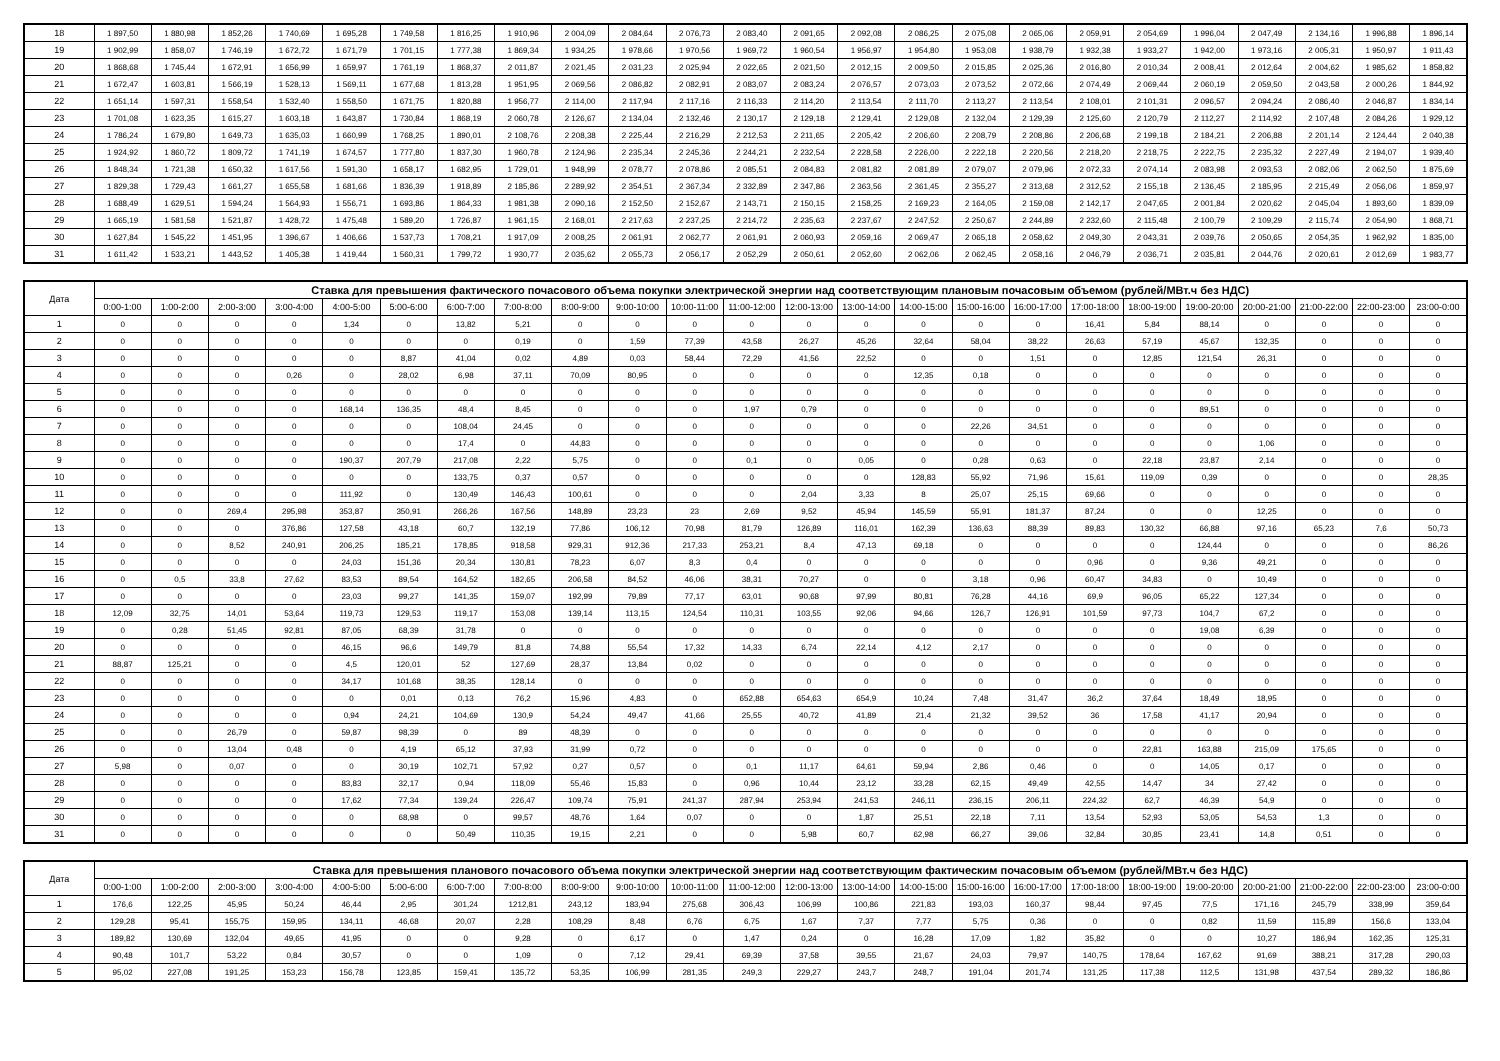| 18 | 1 897,50 | 1 880,98 | 1 852,26 | 1 740,69 | 1 695,28 | 1 749,58 | 1 816,25 | 1 910,96 | 2 004,09 | 2 084,64 | 2 076,73 | 2 083,40 | 2 091,65 | 2 092,08 | 2 086,25 | 2 075,08 | 2 065,06 | 2 059,91 | 2 054,69 | 1 996,04 | 2 047,49 | 2 134,16 | 1 996,88 | 1 896,14 |
| 19 | 1 902,99 | 1 858,07 | 1 746,19 | 1 672,72 | 1 671,79 | 1 701,15 | 1 777,38 | 1 869,34 | 1 934,25 | 1 978,66 | 1 970,56 | 1 969,72 | 1 960,54 | 1 956,97 | 1 954,80 | 1 953,08 | 1 938,79 | 1 932,38 | 1 933,27 | 1 942,00 | 1 973,16 | 2 005,31 | 1 950,97 | 1 911,43 |
| 20 | 1 868,68 | 1 745,44 | 1 672,91 | 1 656,99 | 1 659,97 | 1 761,19 | 1 868,37 | 2 011,87 | 2 021,45 | 2 031,23 | 2 025,94 | 2 022,65 | 2 021,50 | 2 012,15 | 2 009,50 | 2 015,85 | 2 025,36 | 2 016,80 | 2 010,34 | 2 008,41 | 2 012,64 | 2 004,62 | 1 985,62 | 1 858,82 |
| 21 | 1 672,47 | 1 603,81 | 1 566,19 | 1 528,13 | 1 569,11 | 1 677,68 | 1 813,28 | 1 951,95 | 2 069,56 | 2 086,82 | 2 082,91 | 2 083,07 | 2 083,24 | 2 076,57 | 2 073,03 | 2 073,52 | 2 072,66 | 2 074,49 | 2 069,44 | 2 060,19 | 2 059,50 | 2 043,58 | 2 000,26 | 1 844,92 |
| 22 | 1 651,14 | 1 597,31 | 1 558,54 | 1 532,40 | 1 558,50 | 1 671,75 | 1 820,88 | 1 956,77 | 2 114,00 | 2 117,94 | 2 117,16 | 2 116,33 | 2 114,20 | 2 113,54 | 2 111,70 | 2 113,27 | 2 113,54 | 2 108,01 | 2 101,31 | 2 096,57 | 2 094,24 | 2 086,40 | 2 046,87 | 1 834,14 |
| 23 | 1 701,08 | 1 623,35 | 1 615,27 | 1 603,18 | 1 643,87 | 1 730,84 | 1 868,19 | 2 060,78 | 2 126,67 | 2 134,04 | 2 132,46 | 2 130,17 | 2 129,18 | 2 129,41 | 2 129,08 | 2 132,04 | 2 129,39 | 2 125,60 | 2 120,79 | 2 112,27 | 2 114,92 | 2 107,48 | 2 084,26 | 1 929,12 |
| 24 | 1 786,24 | 1 679,80 | 1 649,73 | 1 635,03 | 1 660,99 | 1 768,25 | 1 890,01 | 2 108,76 | 2 208,38 | 2 225,44 | 2 216,29 | 2 212,53 | 2 211,65 | 2 205,42 | 2 206,60 | 2 208,79 | 2 208,86 | 2 206,68 | 2 199,18 | 2 184,21 | 2 206,88 | 2 201,14 | 2 124,44 | 2 040,38 |
| 25 | 1 924,92 | 1 860,72 | 1 809,72 | 1 741,19 | 1 674,57 | 1 777,80 | 1 837,30 | 1 960,78 | 2 124,96 | 2 235,34 | 2 245,36 | 2 244,21 | 2 232,54 | 2 228,58 | 2 226,00 | 2 222,18 | 2 220,56 | 2 218,20 | 2 218,75 | 2 222,75 | 2 235,32 | 2 227,49 | 2 194,07 | 1 939,40 |
| 26 | 1 848,34 | 1 721,38 | 1 650,32 | 1 617,56 | 1 591,30 | 1 658,17 | 1 682,95 | 1 729,01 | 1 948,99 | 2 078,77 | 2 078,86 | 2 085,51 | 2 084,83 | 2 081,82 | 2 081,89 | 2 079,07 | 2 079,96 | 2 072,33 | 2 074,14 | 2 083,98 | 2 093,53 | 2 082,06 | 2 062,50 | 1 875,69 |
| 27 | 1 829,38 | 1 729,43 | 1 661,27 | 1 655,58 | 1 681,66 | 1 836,39 | 1 918,89 | 2 185,86 | 2 289,92 | 2 354,51 | 2 367,34 | 2 332,89 | 2 347,86 | 2 363,56 | 2 361,45 | 2 355,27 | 2 313,68 | 2 312,52 | 2 155,18 | 2 136,45 | 2 185,95 | 2 215,49 | 2 056,06 | 1 859,97 |
| 28 | 1 688,49 | 1 629,51 | 1 594,24 | 1 564,93 | 1 556,71 | 1 693,86 | 1 864,33 | 1 981,38 | 2 090,16 | 2 152,50 | 2 152,67 | 2 143,71 | 2 150,15 | 2 158,25 | 2 169,23 | 2 164,05 | 2 159,08 | 2 142,17 | 2 047,65 | 2 001,84 | 2 020,62 | 2 045,04 | 1 893,60 | 1 839,09 |
| 29 | 1 665,19 | 1 581,58 | 1 521,87 | 1 428,72 | 1 475,48 | 1 589,20 | 1 726,87 | 1 961,15 | 2 168,01 | 2 217,63 | 2 237,25 | 2 214,72 | 2 235,63 | 2 237,67 | 2 247,52 | 2 250,67 | 2 244,89 | 2 232,60 | 2 115,48 | 2 100,79 | 2 109,29 | 2 115,74 | 2 054,90 | 1 868,71 |
| 30 | 1 627,84 | 1 545,22 | 1 451,95 | 1 396,67 | 1 406,66 | 1 537,73 | 1 708,21 | 1 917,09 | 2 008,25 | 2 061,91 | 2 062,77 | 2 061,91 | 2 060,93 | 2 059,16 | 2 069,47 | 2 065,18 | 2 058,62 | 2 049,30 | 2 043,31 | 2 039,76 | 2 050,65 | 2 054,35 | 1 962,92 | 1 835,00 |
| 31 | 1 611,42 | 1 533,21 | 1 443,52 | 1 405,38 | 1 419,44 | 1 560,31 | 1 799,72 | 1 930,77 | 2 035,62 | 2 055,73 | 2 056,17 | 2 052,29 | 2 050,61 | 2 052,60 | 2 062,06 | 2 062,45 | 2 058,16 | 2 046,79 | 2 036,71 | 2 035,81 | 2 044,76 | 2 020,61 | 2 012,69 | 1 983,77 |
| Дата | Ставка для превышения фактического почасового объема покупки электрической энергии над соответствующим плановым почасовым объемом (рублей/МВт.ч без НДС) | | | | | | | | | | | | | | | | | | | | | | | |
| --- | --- | --- | --- | --- | --- | --- | --- | --- | --- | --- | --- | --- | --- | --- | --- | --- | --- | --- | --- | --- | --- | --- | --- | --- |
| | 0:00-1:00 | 1:00-2:00 | 2:00-3:00 | 3:00-4:00 | 4:00-5:00 | 5:00-6:00 | 6:00-7:00 | 7:00-8:00 | 8:00-9:00 | 9:00-10:00 | 10:00-11:00 | 11:00-12:00 | 12:00-13:00 | 13:00-14:00 | 14:00-15:00 | 15:00-16:00 | 16:00-17:00 | 17:00-18:00 | 18:00-19:00 | 19:00-20:00 | 20:00-21:00 | 21:00-22:00 | 22:00-23:00 | 23:00-0:00 |
| 1 | 0 | 0 | 0 | 0 | 1,34 | 0 | 13,82 | 5,21 | 0 | 0 | 0 | 0 | 0 | 0 | 0 | 0 | 0 | 16,41 | 5,84 | 88,14 | 0 | 0 | 0 | 0 |
| 2 | 0 | 0 | 0 | 0 | 0 | 0 | 0 | 0,19 | 0 | 1,59 | 77,39 | 43,58 | 26,27 | 45,26 | 32,64 | 58,04 | 38,22 | 26,63 | 57,19 | 45,67 | 132,35 | 0 | 0 | 0 |
| 3 | 0 | 0 | 0 | 0 | 0 | 8,87 | 41,04 | 0,02 | 4,89 | 0,03 | 58,44 | 72,29 | 41,56 | 22,52 | 0 | 0 | 1,51 | 0 | 12,85 | 121,54 | 26,31 | 0 | 0 | 0 |
| 4 | 0 | 0 | 0 | 0,26 | 0 | 28,02 | 6,98 | 37,11 | 70,09 | 80,95 | 0 | 0 | 0 | 0 | 12,35 | 0,18 | 0 | 0 | 0 | 0 | 0 | 0 | 0 | 0 |
| 5 | 0 | 0 | 0 | 0 | 0 | 0 | 0 | 0 | 0 | 0 | 0 | 0 | 0 | 0 | 0 | 0 | 0 | 0 | 0 | 0 | 0 | 0 | 0 | 0 |
| 6 | 0 | 0 | 0 | 0 | 168,14 | 136,35 | 48,4 | 8,45 | 0 | 0 | 0 | 1,97 | 0,79 | 0 | 0 | 0 | 0 | 0 | 0 | 89,51 | 0 | 0 | 0 | 0 |
| 7 | 0 | 0 | 0 | 0 | 0 | 0 | 108,04 | 24,45 | 0 | 0 | 0 | 0 | 0 | 0 | 0 | 22,26 | 34,51 | 0 | 0 | 0 | 0 | 0 | 0 | 0 |
| 8 | 0 | 0 | 0 | 0 | 0 | 0 | 17,4 | 0 | 44,83 | 0 | 0 | 0 | 0 | 0 | 0 | 0 | 0 | 0 | 0 | 0 | 1,06 | 0 | 0 | 0 |
| 9 | 0 | 0 | 0 | 0 | 190,37 | 207,79 | 217,08 | 2,22 | 5,75 | 0 | 0 | 0,1 | 0 | 0,05 | 0 | 0,28 | 0,63 | 0 | 22,18 | 23,87 | 2,14 | 0 | 0 | 0 |
| 10 | 0 | 0 | 0 | 0 | 0 | 0 | 133,75 | 0,37 | 0,57 | 0 | 0 | 0 | 0 | 0 | 128,83 | 55,92 | 71,96 | 15,61 | 119,09 | 0,39 | 0 | 0 | 0 | 28,35 |
| 11 | 0 | 0 | 0 | 0 | 111,92 | 0 | 130,49 | 146,43 | 100,61 | 0 | 0 | 0 | 2,04 | 3,33 | 8 | 25,07 | 25,15 | 69,66 | 0 | 0 | 0 | 0 | 0 | 0 |
| 12 | 0 | 0 | 269,4 | 295,98 | 353,87 | 350,91 | 266,26 | 167,56 | 148,89 | 23,23 | 23 | 2,69 | 9,52 | 45,94 | 145,59 | 55,91 | 181,37 | 87,24 | 0 | 0 | 12,25 | 0 | 0 | 0 |
| 13 | 0 | 0 | 0 | 376,86 | 127,58 | 43,18 | 60,7 | 132,19 | 77,86 | 106,12 | 70,98 | 81,79 | 126,89 | 116,01 | 162,39 | 136,63 | 88,39 | 89,83 | 130,32 | 66,88 | 97,16 | 65,23 | 7,6 | 50,73 |
| 14 | 0 | 0 | 8,52 | 240,91 | 206,25 | 185,21 | 178,85 | 918,58 | 929,31 | 912,36 | 217,33 | 253,21 | 8,4 | 47,13 | 69,18 | 0 | 0 | 0 | 0 | 124,44 | 0 | 0 | 0 | 86,26 |
| 15 | 0 | 0 | 0 | 0 | 24,03 | 151,36 | 20,34 | 130,81 | 78,23 | 6,07 | 8,3 | 0,4 | 0 | 0 | 0 | 0 | 0 | 0,96 | 0 | 9,36 | 49,21 | 0 | 0 | 0 |
| 16 | 0 | 0,5 | 33,8 | 27,62 | 83,53 | 89,54 | 164,52 | 182,65 | 206,58 | 84,52 | 46,06 | 38,31 | 70,27 | 0 | 0 | 3,18 | 0,96 | 60,47 | 34,83 | 0 | 10,49 | 0 | 0 | 0 |
| 17 | 0 | 0 | 0 | 0 | 23,03 | 99,27 | 141,35 | 159,07 | 192,99 | 79,89 | 77,17 | 63,01 | 90,68 | 97,99 | 80,81 | 76,28 | 44,16 | 69,9 | 96,05 | 65,22 | 127,34 | 0 | 0 | 0 |
| 18 | 12,09 | 32,75 | 14,01 | 53,64 | 119,73 | 129,53 | 119,17 | 153,08 | 139,14 | 113,15 | 124,54 | 110,31 | 103,55 | 92,06 | 94,66 | 126,7 | 126,91 | 101,59 | 97,73 | 104,7 | 67,2 | 0 | 0 | 0 |
| 19 | 0 | 0,28 | 51,45 | 92,81 | 87,05 | 68,39 | 31,78 | 0 | 0 | 0 | 0 | 0 | 0 | 0 | 0 | 0 | 0 | 0 | 0 | 19,08 | 6,39 | 0 | 0 | 0 |
| 20 | 0 | 0 | 0 | 0 | 46,15 | 96,6 | 149,79 | 81,8 | 74,88 | 55,54 | 17,32 | 14,33 | 6,74 | 22,14 | 4,12 | 2,17 | 0 | 0 | 0 | 0 | 0 | 0 | 0 | 0 |
| 21 | 88,87 | 125,21 | 0 | 0 | 4,5 | 120,01 | 52 | 127,69 | 28,37 | 13,84 | 0,02 | 0 | 0 | 0 | 0 | 0 | 0 | 0 | 0 | 0 | 0 | 0 | 0 | 0 |
| 22 | 0 | 0 | 0 | 0 | 34,17 | 101,68 | 38,35 | 128,14 | 0 | 0 | 0 | 0 | 0 | 0 | 0 | 0 | 0 | 0 | 0 | 0 | 0 | 0 | 0 | 0 |
| 23 | 0 | 0 | 0 | 0 | 0 | 0,01 | 0,13 | 76,2 | 15,96 | 4,83 | 0 | 652,88 | 654,63 | 654,9 | 10,24 | 7,48 | 31,47 | 36,2 | 37,64 | 18,49 | 18,95 | 0 | 0 | 0 |
| 24 | 0 | 0 | 0 | 0 | 0,94 | 24,21 | 104,69 | 130,9 | 54,24 | 49,47 | 41,66 | 25,55 | 40,72 | 41,89 | 21,4 | 21,32 | 39,52 | 36 | 17,58 | 41,17 | 20,94 | 0 | 0 | 0 |
| 25 | 0 | 0 | 26,79 | 0 | 59,87 | 98,39 | 0 | 89 | 48,39 | 0 | 0 | 0 | 0 | 0 | 0 | 0 | 0 | 0 | 0 | 0 | 0 | 0 | 0 | 0 |
| 26 | 0 | 0 | 13,04 | 0,48 | 0 | 4,19 | 65,12 | 37,93 | 31,99 | 0,72 | 0 | 0 | 0 | 0 | 0 | 0 | 0 | 0 | 22,81 | 163,88 | 215,09 | 175,65 | 0 | 0 |
| 27 | 5,98 | 0 | 0,07 | 0 | 0 | 30,19 | 102,71 | 57,92 | 0,27 | 0,57 | 0 | 0,1 | 11,17 | 64,61 | 59,94 | 2,86 | 0,46 | 0 | 0 | 14,05 | 0,17 | 0 | 0 | 0 |
| 28 | 0 | 0 | 0 | 0 | 83,83 | 32,17 | 0,94 | 118,09 | 55,46 | 15,83 | 0 | 0,96 | 10,44 | 23,12 | 33,28 | 62,15 | 49,49 | 42,55 | 14,47 | 34 | 27,42 | 0 | 0 | 0 |
| 29 | 0 | 0 | 0 | 0 | 17,62 | 77,34 | 139,24 | 226,47 | 109,74 | 75,91 | 241,37 | 287,94 | 253,94 | 241,53 | 246,11 | 236,15 | 206,11 | 224,32 | 62,7 | 46,39 | 54,9 | 0 | 0 | 0 |
| 30 | 0 | 0 | 0 | 0 | 0 | 68,98 | 0 | 99,57 | 48,76 | 1,64 | 0,07 | 0 | 0 | 1,87 | 25,51 | 22,18 | 7,11 | 13,54 | 52,93 | 53,05 | 54,53 | 1,3 | 0 | 0 |
| 31 | 0 | 0 | 0 | 0 | 0 | 0 | 50,49 | 110,35 | 19,15 | 2,21 | 0 | 0 | 5,98 | 60,7 | 62,98 | 66,27 | 39,06 | 32,84 | 30,85 | 23,41 | 14,8 | 0,51 | 0 | 0 |
| Дата | Ставка для превышения планового почасового объема покупки электрической энергии над соответствующим фактическим почасовым объемом (рублей/МВт.ч без НДС) | | | | | | | | | | | | | | | | | | | | | | | |
| --- | --- | --- | --- | --- | --- | --- | --- | --- | --- | --- | --- | --- | --- | --- | --- | --- | --- | --- | --- | --- | --- | --- | --- | --- |
| | 0:00-1:00 | 1:00-2:00 | 2:00-3:00 | 3:00-4:00 | 4:00-5:00 | 5:00-6:00 | 6:00-7:00 | 7:00-8:00 | 8:00-9:00 | 9:00-10:00 | 10:00-11:00 | 11:00-12:00 | 12:00-13:00 | 13:00-14:00 | 14:00-15:00 | 15:00-16:00 | 16:00-17:00 | 17:00-18:00 | 18:00-19:00 | 19:00-20:00 | 20:00-21:00 | 21:00-22:00 | 22:00-23:00 | 23:00-0:00 |
| 1 | 176,6 | 122,25 | 45,95 | 50,24 | 46,44 | 2,95 | 301,24 | 1212,81 | 243,12 | 183,94 | 275,68 | 306,43 | 106,99 | 100,86 | 221,83 | 193,03 | 160,37 | 98,44 | 97,45 | 77,5 | 171,16 | 245,79 | 338,99 | 359,64 |
| 2 | 129,28 | 95,41 | 155,75 | 159,95 | 134,11 | 46,68 | 20,07 | 2,28 | 108,29 | 8,48 | 6,76 | 6,75 | 1,67 | 7,37 | 7,77 | 5,75 | 0,36 | 0 | 0 | 0,82 | 11,59 | 115,89 | 156,6 | 133,04 |
| 3 | 189,82 | 130,69 | 132,04 | 49,65 | 41,95 | 0 | 0 | 9,28 | 0 | 6,17 | 0 | 1,47 | 0,24 | 0 | 16,28 | 17,09 | 1,82 | 35,82 | 0 | 0 | 10,27 | 186,94 | 162,35 | 125,31 |
| 4 | 90,48 | 101,7 | 53,22 | 0,84 | 30,57 | 0 | 0 | 1,09 | 0 | 7,12 | 29,41 | 69,39 | 37,58 | 39,55 | 21,67 | 24,03 | 79,97 | 140,75 | 178,64 | 167,62 | 91,69 | 388,21 | 317,28 | 290,03 |
| 5 | 95,02 | 227,08 | 191,25 | 153,23 | 156,78 | 123,85 | 159,41 | 135,72 | 53,35 | 106,99 | 281,35 | 249,3 | 229,27 | 243,7 | 248,7 | 191,04 | 201,74 | 131,25 | 117,38 | 112,5 | 131,98 | 437,54 | 289,32 | 186,86 |